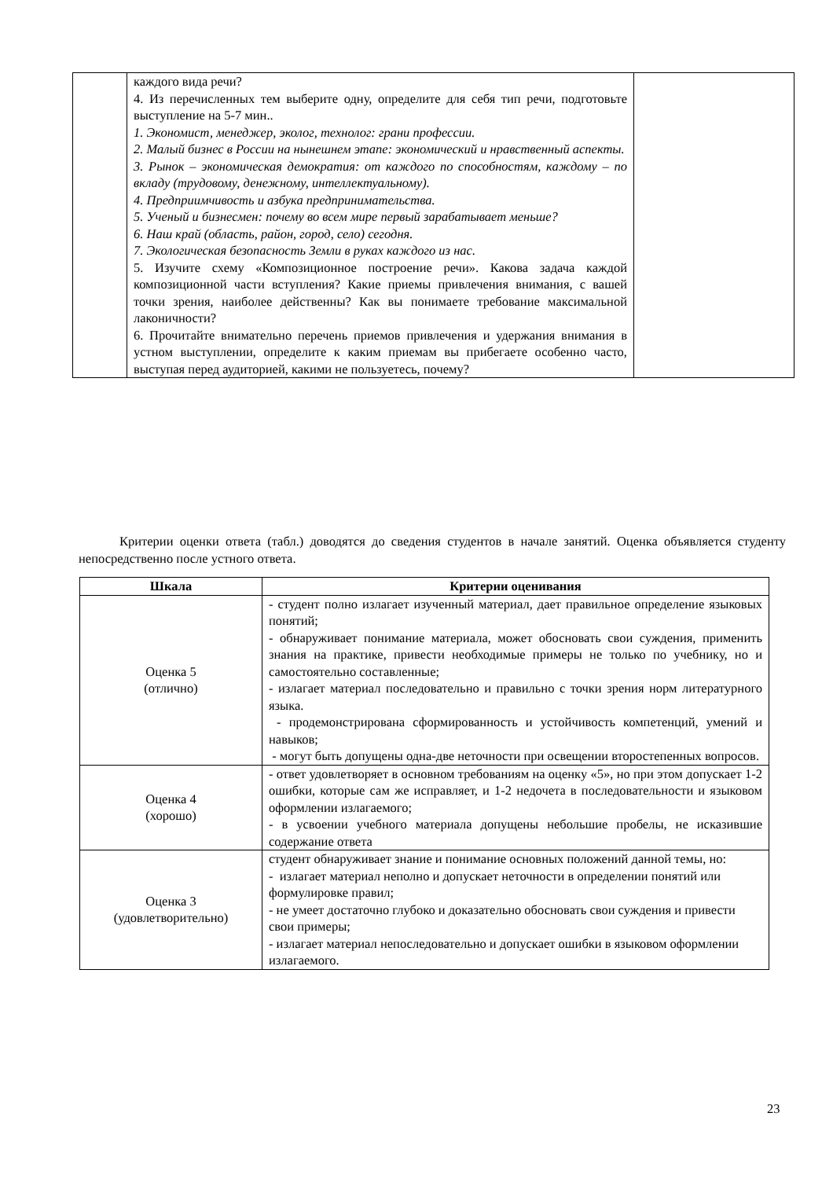| | каждого вида речи? 4. Из перечисленных тем выберите одну, определите для себя тип речи, подготовьте выступление на 5-7 мин.. 1. Экономист, менеджер, эколог, технолог: грани профессии. 2. Малый бизнес в России на нынешнем этапе: экономический и нравственный аспекты. 3. Рынок – экономическая демократия: от каждого по способностям, каждому – по вкладу (трудовому, денежному, интеллектуальному). 4. Предприимчивость и азбука предпринимательства. 5. Ученый и бизнесмен: почему во всем мире первый зарабатывает меньше? 6. Наш край (область, район, город, село) сегодня. 7. Экологическая безопасность Земли в руках каждого из нас. 5. Изучите схему «Композиционное построение речи». Какова задача каждой композиционной части вступления? Какие приемы привлечения внимания, с вашей точки зрения, наиболее действенны? Как вы понимаете требование максимальной лаконичности? 6. Прочитайте внимательно перечень приемов привлечения и удержания внимания в устном выступлении, определите к каким приемам вы прибегаете особенно часто, выступая перед аудиторией, какими не пользуетесь, почему? | |
Критерии оценки ответа (табл.) доводятся до сведения студентов в начале занятий. Оценка объявляется студенту непосредственно после устного ответа.
| Шкала | Критерии оценивания |
| --- | --- |
| Оценка 5 (отлично) | - студент полно излагает изученный материал, дает правильное определение языковых понятий; - обнаруживает понимание материала, может обосновать свои суждения, применить знания на практике, привести необходимые примеры не только по учебнику, но и самостоятельно составленные; - излагает материал последовательно и правильно с точки зрения норм литературного языка. - продемонстрирована сформированность и устойчивость компетенций, умений и навыков; - могут быть допущены одна-две неточности при освещении второстепенных вопросов. |
| Оценка 4 (хорошо) | - ответ удовлетворяет в основном требованиям на оценку «5», но при этом допускает 1-2 ошибки, которые сам же исправляет, и 1-2 недочета в последовательности и языковом оформлении излагаемого; - в усвоении учебного материала допущены небольшие пробелы, не исказившие содержание ответа |
| Оценка 3 (удовлетворительно) | студент обнаруживает знание и понимание основных положений данной темы, но: - излагает материал неполно и допускает неточности в определении понятий или формулировке правил; - не умеет достаточно глубоко и доказательно обосновать свои суждения и привести свои примеры; - излагает материал непоследовательно и допускает ошибки в языковом оформлении излагаемого. |
23